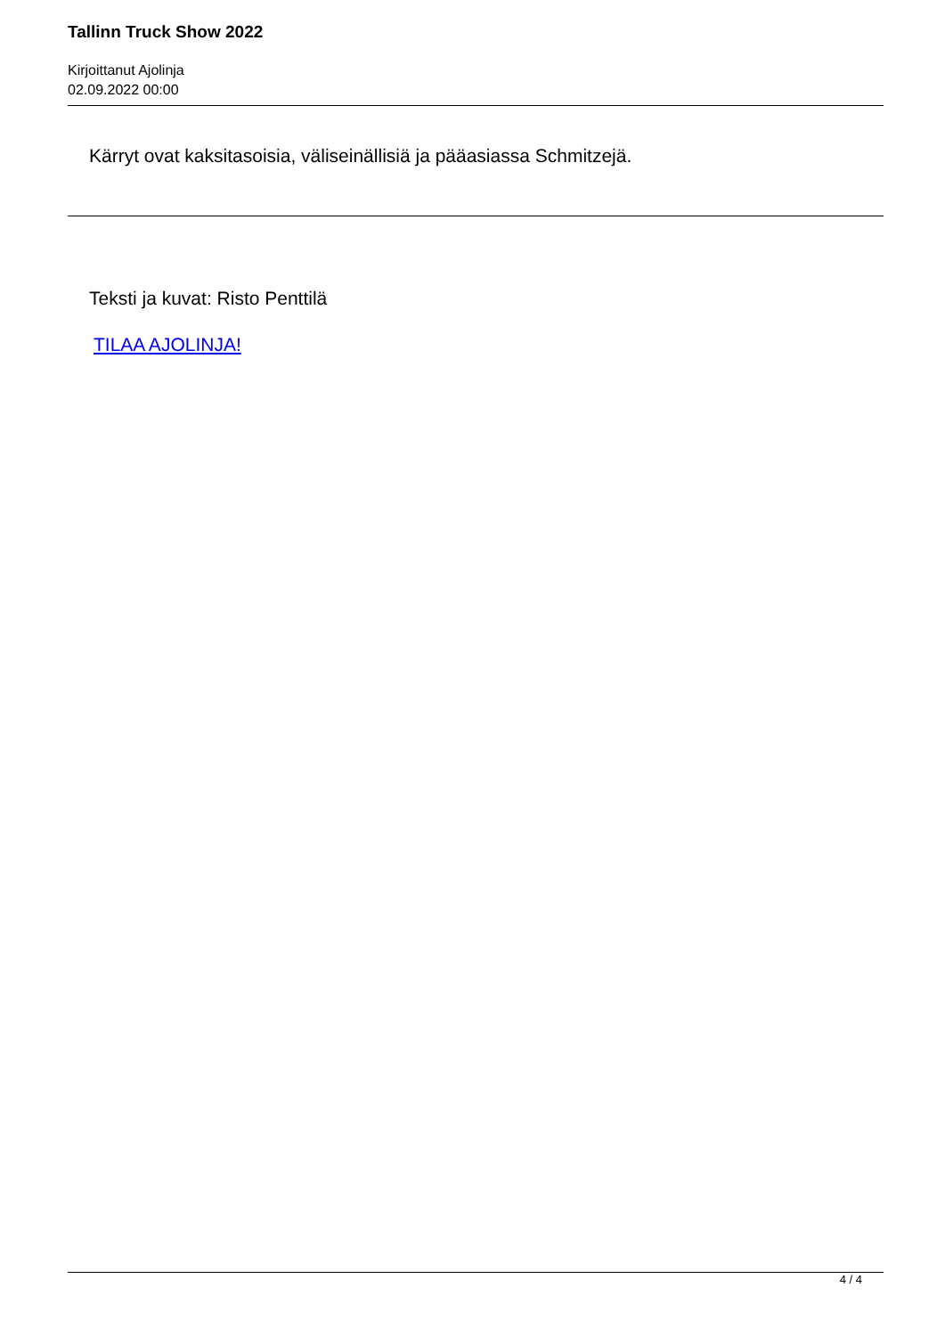Tallinn Truck Show 2022
Kirjoittanut Ajolinja
02.09.2022 00:00
Kärryt ovat kaksitasoisia, väliseinällisiä ja pääasiassa Schmitzejä.
Teksti ja kuvat: Risto Penttilä
TILAA AJOLINJA!
4 / 4